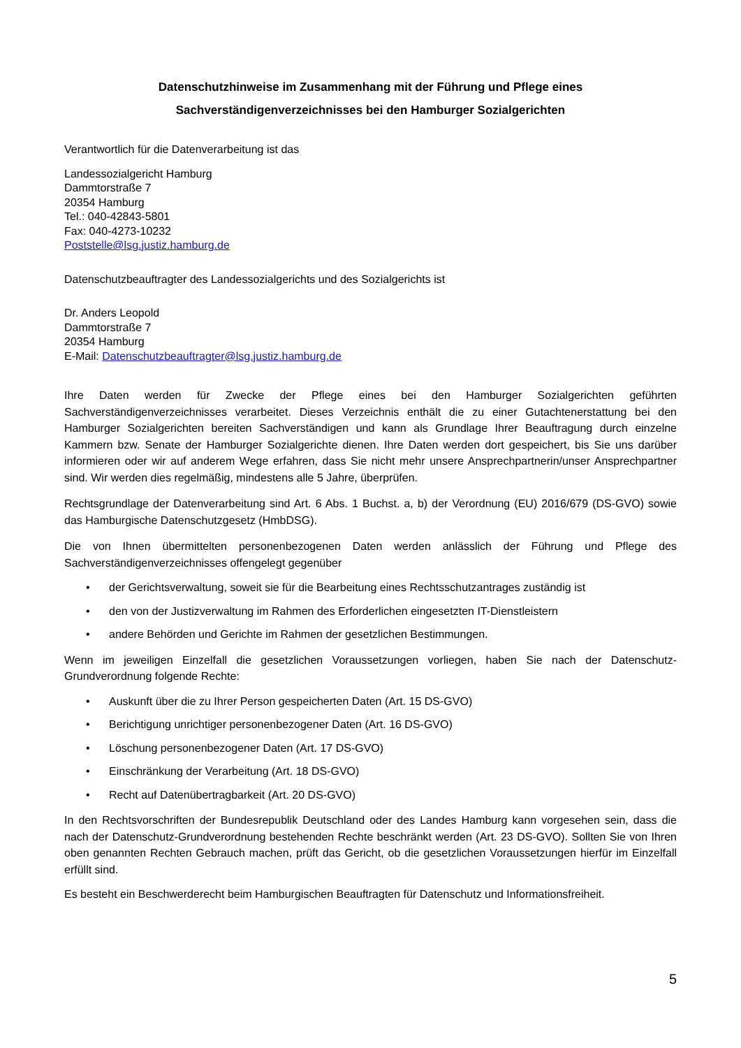Datenschutzhinweise im Zusammenhang mit der Führung und Pflege eines
Sachverständigenverzeichnisses bei den Hamburger Sozialgerichten
Verantwortlich für die Datenverarbeitung ist das
Landessozialgericht Hamburg
Dammtorstraße 7
20354 Hamburg
Tel.: 040-42843-5801
Fax: 040-4273-10232
Poststelle@lsg.justiz.hamburg.de
Datenschutzbeauftragter des Landessozialgerichts und des Sozialgerichts ist
Dr. Anders Leopold
Dammtorstraße 7
20354 Hamburg
E-Mail: Datenschutzbeauftragter@lsg.justiz.hamburg.de
Ihre Daten werden für Zwecke der Pflege eines bei den Hamburger Sozialgerichten geführten Sachverständigenverzeichnisses verarbeitet. Dieses Verzeichnis enthält die zu einer Gutachtenerstattung bei den Hamburger Sozialgerichten bereiten Sachverständigen und kann als Grundlage Ihrer Beauftragung durch einzelne Kammern bzw. Senate der Hamburger Sozialgerichte dienen. Ihre Daten werden dort gespeichert, bis Sie uns darüber informieren oder wir auf anderem Wege erfahren, dass Sie nicht mehr unsere Ansprechpartnerin/unser Ansprechpartner sind. Wir werden dies regelmäßig, mindestens alle 5 Jahre, überprüfen.
Rechtsgrundlage der Datenverarbeitung sind Art. 6 Abs. 1 Buchst. a, b) der Verordnung (EU) 2016/679 (DS-GVO) sowie das Hamburgische Datenschutzgesetz (HmbDSG).
Die von Ihnen übermittelten personenbezogenen Daten werden anlässlich der Führung und Pflege des Sachverständigenverzeichnisses offengelegt gegenüber
• der Gerichtsverwaltung, soweit sie für die Bearbeitung eines Rechtsschutzantrages zuständig ist
• den von der Justizverwaltung im Rahmen des Erforderlichen eingesetzten IT-Dienstleistern
• andere Behörden und Gerichte im Rahmen der gesetzlichen Bestimmungen.
Wenn im jeweiligen Einzelfall die gesetzlichen Voraussetzungen vorliegen, haben Sie nach der Datenschutz-Grundverordnung folgende Rechte:
• Auskunft über die zu Ihrer Person gespeicherten Daten (Art. 15 DS-GVO)
• Berichtigung unrichtiger personenbezogener Daten (Art. 16 DS-GVO)
• Löschung personenbezogener Daten (Art. 17 DS-GVO)
• Einschränkung der Verarbeitung (Art. 18 DS-GVO)
• Recht auf Datenübertragbarkeit (Art. 20 DS-GVO)
In den Rechtsvorschriften der Bundesrepublik Deutschland oder des Landes Hamburg kann vorgesehen sein, dass die nach der Datenschutz-Grundverordnung bestehenden Rechte beschränkt werden (Art. 23 DS-GVO). Sollten Sie von Ihren oben genannten Rechten Gebrauch machen, prüft das Gericht, ob die gesetzlichen Voraussetzungen hierfür im Einzelfall erfüllt sind.
Es besteht ein Beschwerderecht beim Hamburgischen Beauftragten für Datenschutz und Informationsfreiheit.
5